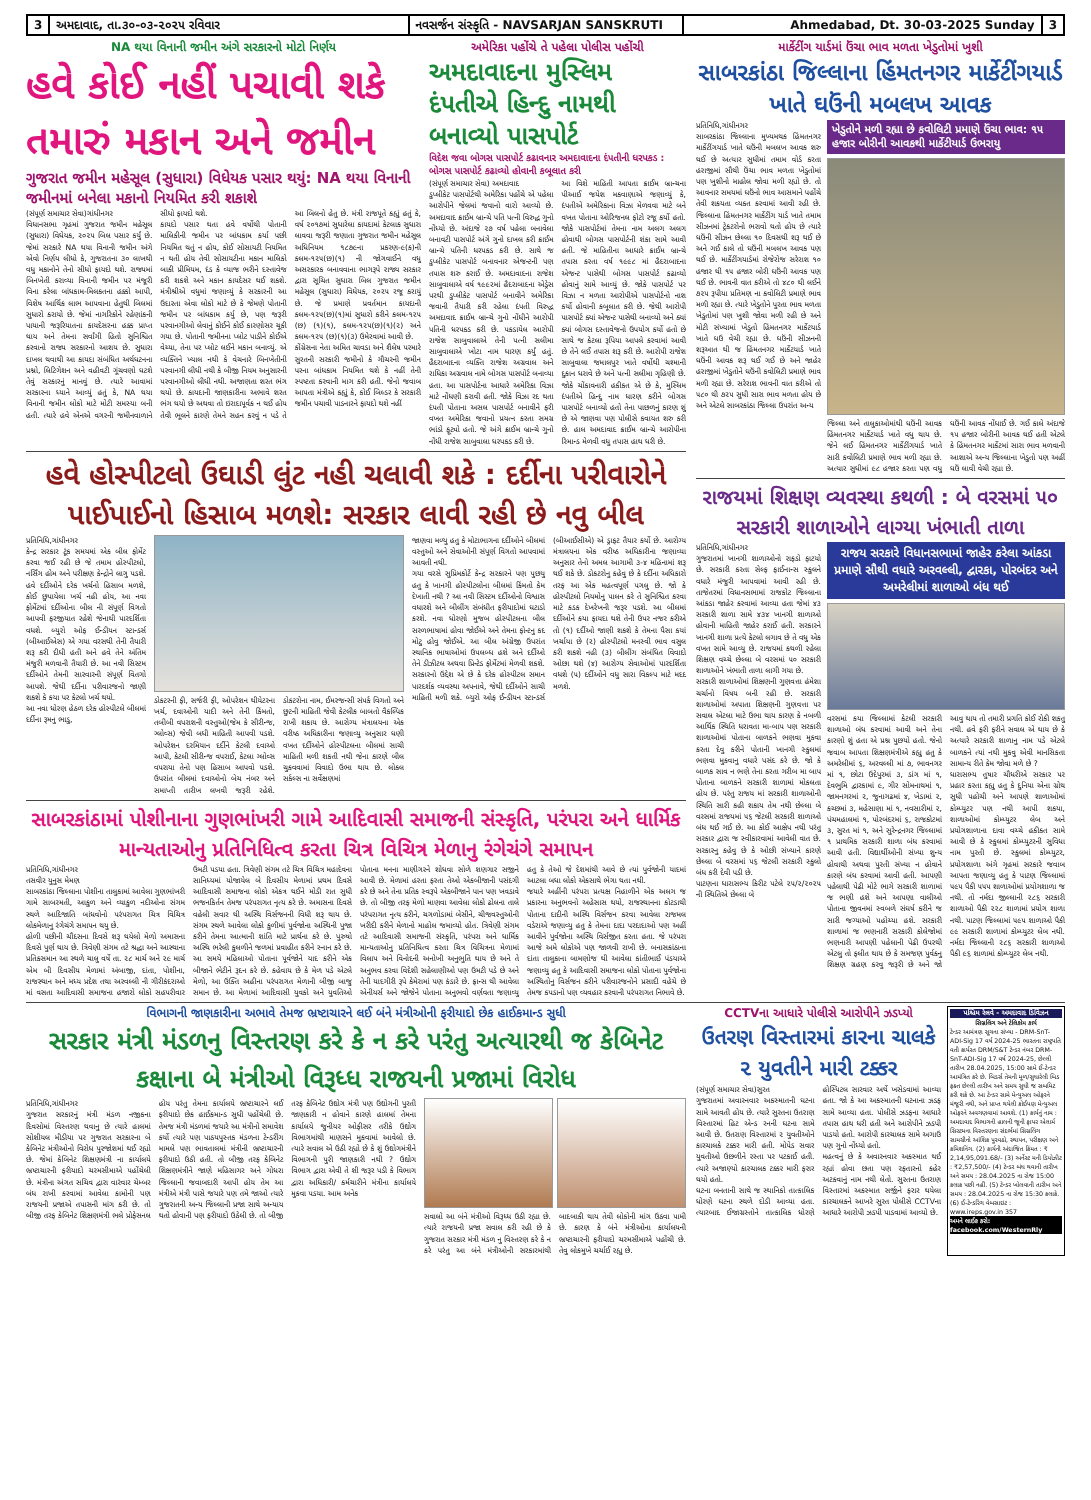3 અમદાવાદ, તા.૩૦-૦૩-૨૦૨૫ રવિવાર
નવસર્જન સંસ્કૃતિ - NAVSARJAN SANSKRUTI
Ahmedabad, Dt. 30-03-2025 Sunday
3
NA થયા વિનાની જમીન અંગે સરકારનો મોટો નિર્ણય
હવે કોઈ નહીં પચાવી શકે તમારું મકાન અને જમીન
ગુજરાત જમીન મહેસૂલ (સુધારા) વિધેયક પસાર થયું: NA થયા વિનાની જમીનમાં બનેલા મકાનો નિયમિત કરી શકાશે
(સંપૂર્ણ સમાચાર સેવા)ગાંધીનગર
વિધાનસભા ગૃહમાં ગુજરાત જમીન મહેસૂલ (સુધારા) વિધેયક, ૨૦૨૫ બિલ પસાર કર્યું છે. જેમાં સરકારે NA થયા વિનાની જમીન અંગે એવો નિર્ણય લીધો કે, ગુજરાતના ૩૦ લાખથી વધુ મકાનોને તેનો સીધો ફાયદો થશે. રાજ્યમાં બિનખેતી કરાવ્યા વિનાની જમીન પર મંજૂરી વિના કરેલા બાંધકામ-મિલકતના હક્કો આપી, વિશેષ આર્થિક લાભ આપવાના હેતુથી બિલમાં સુધારો કરાયો છે. જેમાં નાગરિકોને રહેણાંકની પાયાની જરૂરિયાતના કાયદેસરના હક્ક પ્રાપ્ત થાય અને તેમના સર્વાંગી હિતો સુનિશ્ચિત કરવાનો રાજ્ય સરકારનો આશય છે. સુધારા દાખલ થવાથી આ કાયદા સંબંધિત અર્થઘટનના પ્રશ્નો, લિટિગેશન અને વહીવટી ગૂંચવણો ઘટશે તેવું સરકારનું માનવું છે. ત્યારે આવામાં સરકારના ધ્યાને આવ્યું હતું કે, NA થયા વિનાની જમીન લોકો માટે મોટી સમસ્યા બની હતી. ત્યારે હવે એનએ વગરની જમીનવાળાને સીધો ફાયદો થશે.
કાયદો પસાર થતા હવે વર્ષોથી પોતાની માલિકીની જમીન પર બાંધકામ કર્યા પછી નિયમિત થતું ન હોય, કોઈ સોસાયટી નિયમિત ન થતી હોય તેવી સોસાયટીના મકાન માલિકો બાકી પ્રીમિયમ, દંડ કે વ્યાજ ભરીને દસ્તાવેજ કરી શકશે અને મકાન કાયદેસર થઈ શકશે. મંત્રીશ્રીએ વધુમાં જણાવ્યું કે સરકારની આ ઉદારતા એવા લોકો માટે છે કે જેમણે પોતાની જમીન પર બાંધકામ કર્યુ છે, પણ જરૂરી પરવાનગીઓ લેવાનું કોઈને કોઈ કારણોસર ચૂકી ગયા છે. પોતાની જમીનના પ્લોટ પાડીને કોઈએ વેચ્યા, તેના પર પ્લોટ લઈને મકાન બનાવ્યું. એ વ્યક્તિને ખ્યાલ નથી કે વેચનારે બિનખેતીની પરવાનગી લીધી નથી કે બીજી નિયમ અનુસારની પરવાનગીઓ લીધી નથી. અજાણતા શરત ભંગ થયો છે. કાયદાની જાણકારીના અભાવે શરત ભંગ થયો છે અથવા તો ઇરાદાપૂર્વક ન થઈ હોય તેવી ભૂલને કારણે તેમને સહન કરવું ન પડે તે આ બિલનો હેતુ છે. મંત્રી રાજપૂતે કહ્યું હતું કે, વર્ષ ૨૦૧૭માં સુધારેલા કાયદામાં કેટલાક સુધારા લાવવા જરૂરી જણાતા ગુજરાત જમીન મહેસૂલ અધિનિયમ ૧૮૭૯ના પ્રકરણ-૯(ક)ની કલમ-૧૨૫(છ)(૧) ની જોગવાઈને વધુ અસરકારક બનાવવાના ભાગરૂપે રાજ્ય સરકાર દ્વારા સૂચિત સુધારા બિલ ગુજરાત જમીન મહેસૂલ (સુધારા) વિધેયક, ૨૦૨૫ રજૂ કરાયું છે. જે પ્રમાણે પ્રવર્તમાન કાયદાની કલમ-૧૨૫(છ)(૧)માં સુધારો કરીને કલમ-૧૨૫ (છ) (૧)(૧), કલમ-૧૨૫(છ)(૧)(૨) અને કલમ-૧૨૫ (છ)(૧)(૩) ઉમેરવામાં આવી છે.
કોંગ્રેસના નેતા અમિત ચાવડા અને શૈલેષ પરમારે સુરતની સરકારી જમીનો કે ગૌચરની જમીન પરના બાંધકામ નિયમિત થશે કે નહીં તેની સ્પષ્ટતા કરવાની માગ કરી હતી. જેનો જવાબ આપતા મંત્રીએ કહ્યું કે, કોઈ બિલ્ડર કે સરકારી જમીન પચાવી પાડનારને ફાયદો થશે નહીં
અમેરિકા પહોંચે તે પહેલા પોલીસ પહોંચી
અમદાવાદના મુસ્લિમ દંપતીએ હિન્દુ નામથી બનાવ્યો પાસપોર્ટ
વિદેશ જવા બોગસ પાસપોર્ટ કઢાવનાર અમદાવાદના દંપતીની ધરપકડ : બોગસ પાસપોર્ટ કઢાવ્યો હોવાની કબૂલાત કરી
(સંપૂર્ણ સમાચાર સેવા) અમદાવાદ
ડુપ્લીકેટ પાસપોર્ટથી અમેરિકા પહોંચે એ પહેલા આરોપીને જેલમાં જવાનો વારો આવ્યો છે. અમદાવાદ ક્રાઈમ બ્રાન્ચે પતિ પત્ની વિરુદ્ધ ગુનો નોંધ્યો છે. અંદાજે ૨૭ વર્ષ પહેલા બનાવેલા બનાવટી પાસપોર્ટ અંગે ગુનો દાખલ કરી ક્રાઈમ બ્રાન્ચે પતિની ધરપકડ કરી છે. સાથે જ ડુપ્લીકેટ પાસપોર્ટ બનાવનાર એજન્ટની પણ તપાસ શરુ કરાઈ છે. અમદાવાદના રાજેશ સાબુવાલાએ વર્ષ ૧૯૯૨માં હૈદરાબાદના એડ્રેસ પરથી ડુપ્લીકેટ પાસપોર્ટ બનાવીને અમેરિકા જવાની તૈયારી કરી રહેલા દંપતી વિરુદ્ધ અમદાવાદ ક્રાઈમ બ્રાન્ચે ગુનો નોંધીને આરોપી પતિની ધરપકડ કરી છે. પકડાયેલ આરોપી રાજેશ સાબુવાલાએ તેની પત્ની સલીમા સાબુવાલાએ ખોટા નામ ધારણ કર્યું હતું. હૈદરાબાદના વ્યક્તિ રાજેશ અગ્રવાલ અને રાધિકા અગ્રવાલ નામે બોગસ પાસપોર્ટ બનાવ્યા હતા. આ પાસપોર્ટના આધારે અમેરિકા વિઝા માટે નોંધણી કરાવી હતી. જોકે વિઝા રદ થતા દંપતી પોતાના અસલ પાસપોર્ટ બનાવીને ફરી વખત અમેરિકા જવાનો પ્રયત્ન કરતા સમગ્ર ભાંડો ફૂટ્યો હતો. જે અંગે ક્રાઈમ બ્રાન્ચે ગુનો નોંધી રાજેશ સાબુવાલા ધરપકડ કરી છે.
આ વિશે માહિતી આપતા ક્રાઈમ બ્રાન્ચના પીઆઈ જયેશ મકવાણાએ જણાવ્યું કે, દંપતીએ અમેરિકાના વિઝા મેળવવા માટે બને વખત પોતાના ઓરિજનલ ફોટો રજૂ કર્યો હતો. જોકે પાસપોર્ટમાં તેમના નામ અલગ અલગ હોવાથી બોગસ પાસપોર્ટની શંકા સામે આવી હતી. જે માહિતીના આધારે ક્રાઈમ બ્રાન્ચે તપાસ કરતા વર્ષ ૧૯૯૮ માં હૈદરાબાદના એજન્ટ પાસેથી બોગસ પાસપોર્ટ કઢાવ્યો હોવાનું સામે આવ્યું છે. જોકે પાસપોર્ટ પર વિઝા ન મળતા આરોપીએ પાસપોર્ટનો નાશ કર્યો હોવાની કબૂલાત કરી છે. જેથી આરોપી પાસપોર્ટ ક્યાં એજન્ટ પાસેથી બનાવ્યો અને ક્યાં ક્યાં બોગસ દસ્તાવેજનો ઉપયોગ કર્યો હતો છે સાથે જ કેટલા રૂપિયા આપલે કરવામાં આવી છે તેને લઈ તપાસ શરૂ કરી છે. આરોપી રાજેશ સાબુવાલા જમાલપુર ખાતે વર્ષોથી ચશ્માની દુકાન ધરાવે છે અને પત્ની સલીમા ગૃહિણી છે. જોકે ચોંકાવનારી હકીકત એ છે કે, મુસ્લિમ દંપતીએ હિન્દુ નામ ધારણ કરીને બોગસ પાસપોર્ટ બનાવ્યો હતો તેના પાછળનું કારણ શું છે એ જાણવા પણ પોલીસે કવાયત શરુ કરી છે. હાલ અમદાવાદ ક્રાઈમ બ્રાન્ચે આરોપીના રિમાન્ડ મેળવી વધુ તપાસ હાથ ધરી છે.
હવે હોસ્પીટલો ઉઘાડી લુંટ નહી ચલાવી શકે : દર્દીના પરીવારોને પાઈપાઈનો હિસાબ મળશે: સરકાર લાવી રહી છે નવુ બીલ
પ્રતિનિધિ,ગાંધીનગર
કેન્દ્ર સરકાર ટૂંક સમયમાં એક બીલ ફોર્મેટ કરવા જઈ રહી છે જે તમામ હોસ્પીટલો, નર્સિંગ હોમ અને પરીક્ષણ કેન્દ્રોને લાગુ પડશે. હવે દર્દીઓને દરેક ખર્ચનો હિસાબ મળશે, કોઈ છુપાયેલા ખર્ચ નહી હોય, આ નવા ફોર્મેટમાં દર્દીઓના બીલ ની સંપૂર્ણ વિગતો આપવી ફરજીયાત રહેશે જેનાથી પારદર્શિતા વધશે. બ્યુરો ઓફ ઈન્ડીયન સ્ટાન્ડર્સ (બીઆઈએસ) એ ગયા વરસથી તેની તૈયારી શરૂ કરી દીધી હતી અને હવે તેને અંતિમ મંજુરી મળવાની તૈયારી છે. આ નવી સિસ્ટમ દર્દીઓને તેમની સારવારની સંપૂર્ણ વિતગો આપશે. જેથી દર્દીના પરીવારજનો જાણી શકશે કે કયા પર કેટલો ખર્ચ થયો.
આ નવા ધોરણ હેઠળ દરેક હોસ્પીટલે બીલમાં દર્દીના રૂમનુ ભાડુ,
ડોકટરની ફી, સર્જરી ફી, ઓપરેશન થીયેટરના ખર્ચ, દવાઓની યાદી અને તેની કિંમતો, તબીબી વપરાશની વસ્તુઓ(જેમ કે સીરીન્જ, ગ્લોવ્સ) જેવી બધી માહિતી આપવી પડશે. ઓપરેશન દરમિયાન દર્દીને કેટલી દવાઓ આપી, કેટલી સીરીન્જ વપરાઈ, કેટલા ગ્લોવ્સ વપરાયા તેનો પણ હિસાબ આપવો પડશે. ઉપરાંત બીલમાં દવાઓનો બેચ નંબર અને સમાપ્તી તારીખ લખવી જરૂરી રહેશે. ડોકટરોના નામ, ઈમરજન્સી સંપર્ક વિગતો અને છુટની માહિતી જેવી કેટલીક બાબતો વૈકલ્પિક રાખી શકાય છે. આરોગ્ય મંત્રાલયના એક વરીષ્ઠ અધિકારીના જણાવ્યુ અનુસાર ઘણી વખત દર્દીઓને હોસ્પીટલના બીલમાં સાચી માહિતી મળી શકતી નથી જેના કારણે બીલ ચુકવવામાં વિવાદો ઉભા થાય છે. લોકલ સર્કલ્સ ના સર્વેક્ષણમાં
જાણવા મળ્યુ હતુ કે મોટાભાગના દર્દીઓને બીલમાં વસ્તુઓ અને સેવાઓની સંપૂર્ણ વિગતો આપવામાં આવતી નથી.
ગયા વરસે સુપ્રિમકોર્ટે કેન્દ્ર સરકારને પણ પુછયુ હતુ કે ખાનગી હોસ્પીટલોના બીલમાં કિંમતો કેમ દેખાતી નથી ? આ નવી સિસ્ટમ દર્દીઓનો વિશ્વાસ વધારશે અને બીલીંગ સંબંધીત ફરીયાદોમાં ઘટાડો કરશે. નવા ધોરણો મુજબ હોસ્પીટલના બીલ સરળભાષામાં હોવા જોઈએ અને તેમના ફોન્ટનુ કદ મોટુ હોવુ જોઈએ. આ બીલ અંગ્રેજી ઉપરાંત સ્થાનિક ભાષાઓમાં ઉપલબ્ધ હશે અને દર્દીઓ તેને ડીઝીટલ અથવા પ્રિન્ટેડ ફોર્મેટમાં મેળવી શકશે. સરકારનો ઉદ્દેશ એ છે કે દરેક હોસ્પીટલ સમાન પારદર્શક વ્યવસ્થા અપનાવે, જેથી દર્દીઓને સાચી માહિતી મળી શકે. બ્યુરો ઓફ ઈન્ડીયન સ્ટાન્ડર્સ (બીઆઈસીએ) એ ડ્રાફટ તૈયાર કર્યો છે. આરોગ્ય મંત્રાલયના એક વરીષ્ઠ અધિકારીના જણાવ્યા અનુસાર તેનો અમલ આગામી ૩-૪ મહિનામાં શરૂ થઈ શકે છે. ડોકટરોનુ કહેવુ છે કે દર્દીના અધિકારો તરફ આ એક મહત્વપૂર્ણ પગલુ છે. જો કે હોસ્પીટલો નિયમોનુ પાલન કરે તે સુનિશ્ચિત કરવા માટે કડક દેખરેખની જરૂર પડશે. આ બીલમાં દર્દીઓને કયા ફાયદા થશે તેની ઉપર નજર કરીએ તો (૧) દર્દીઓ જાણી શકશે કે તેમના પૈસા કયાં ખર્ચાયા છે (૨) હોસ્પીટલો મનસ્વી ભાવ વસુલ કરી શકશે નહી (૩) બીલીંગ સંબંધિત વિવાદો ઓછા થશે (૪) આરોગ્ય સેવાઓમાં પારદર્શિતા વધશે (૫) દર્દીઓને વધુ સારા વિકલ્પ માટે મદદ મળશે.
સાબરકાંઠામાં પોશીનાના ગુણભાંખરી ગામે આદિવાસી સમાજની સંસ્કૃતિ, પરંપરા અને ધાર્મિક માન્યતાઓનુ પ્રતિનિધિત્વ કરતા ચિત્ર વિચિત્ર મેળાનુ રંગેચંગે સમાપન
પ્રતિનિધિ,ગાંધીનગર
તસવીર યુનુસ મેમણ
સાબરકાંઠા જિલ્લાના પોશીના તાલુકામાં આવેલા ગુણભાંખરી ગામે સાબરમતી, આકુળ અને વ્યાકુળ નદીઓના સંગમ સ્થળે આદિજાતિ બાંધવોનો પરંપરાગત ચિત્ર વિચિત્ર લોકમેળાનુ રંગેચંગે સમાપન થયુ છે.
હોળી પછીની ચૌદસના દિવસે શરૂ થયેલો મેળો અમાસના દિવસે પુર્ણ થાય છે. ત્રિવેણી સંગમ તટે શ્રદ્ધા અને આસ્થાના પ્રતિકસમાન આ સ્થળે ચાલુ વર્ષે તા. ૨૮ માર્ચ અને ૨૯ માર્ચ એમ બી દિવસીય મેળામાં અંબાજી, દાંતા, પોશીના, રાજસ્થાન અને મધ્ય પ્રદેશ તથા અરવલ્લી ની ગીરીકંદરાઓ માં વસતા આદિવાસી સમાજના હજારો લોકો સહપરીવાર ઉમટી પડયા હતા. ત્રિવેણી સંગમ તટે ચિત્ર વિચિત્ર મહાદેવના સાનિધ્યમાં યોજાયેલ બે દિવસીય મેળામાં પ્રથમ દિવસે આદિવાસી સમાજના લોકો એકત્ર થઈને મોડી રાત સુધી ભજનકિર્તન તેમજ પરંપરાગત નૃત્ય કરે છે. અમાસના દિવસે વહેલી સવાર થી અસ્થિ વિર્સજનની વિધી શરૂ થાય છે. સંગમ સ્થળે આવેલા લોકો કુળીમાં પુર્વજોના અસ્થિની પુજા કરીને તેમના આત્માની શાંતિ માટે પ્રાર્થના કરે છે. પુરુષો અસ્થિ ભરેલી કુલળીને જળમાં પ્રવાહીત કરીને સ્નાન કરે છે. આ સમયે મહિલાઓ પોતાના પૂર્વજોને યાદ કરીને એક બીજાને ભેટીને રૂદન કરે છે. કહેવાય છે કે મેળ પડે એટલે મેળો, આ ઉક્તિ અહીના પરંપરાગત મેળાની બીજી બાજુ સમાન છે. આ મેળામાં આદિવાસી યુવકો અને યુવતિઓ પોતાના મનના માણીગરને શોધવા સોળે શણગાર સજીને આવી છે. મેળામાં હરતા ફરતા તેઓ એકબીજાની પસંદગી કરે છે અને તેના પ્રતિક સ્વરૂપે એકબીજાને પાન પણ ખવડાવે છે. તો બીજી તરફ મેળો માણવા આવેલા લોકો ઢોલના તાલે પરંપરાગત નૃત્ય કરીને, ચગળોડામાં બેસીને, ચીજવસ્તુઓની ખરીદી કરીને મેળાનો માહોલ જમાવ્યો હોત. ત્રિવેણી સંગમ તટે આદિવાસી સમાજની સંસ્કૃતિ, પરંપરા અને ધાર્મિક માન્યતાઓનુ પ્રતિનિધિત્વ કરતા ચિત્ર વિચિત્રના મેળામાં વિલાપ અને વિનોદની અનોખી અનુભુતિ થાય છે અને તે અનુભવ કરવા વિદેશી સહેલાણીઓ પણ ઉમટી પડે છે અને તેની યાદગીરી રૂપે કેમેરામાં પણ કંડારે છે. ફ્રાન્સ થી આવેલા એનીયર્સ અને જોજેને પોતાના અનુભવો વર્ણવતા જણાવ્યુ હતુ કે તેઓ જે દેશમાંથી આવે છે ત્યાં પુર્વજોની યાદમાં આટલા બધા લોકો એકસાથે ભેગા થતા નથી.
જયારે અહીંની પરંપરા પ્રત્યક્ષ નિહાળીને એક અલગ જ પ્રકારના અનુભવનો અહેસાસ થયો, રાજસ્થાનના કોટડાથી પોતાના દાદીની અસ્થિ વિર્સજન કરવા આવેલા રાજમલ વડેરાએ જણાવ્યુ હતુ કે તેમના દાદા પરદાદાઓ પણ અહીં આવીને પુર્વજોના અસ્થિ વિર્સજીત કરતા હતા. જે પરંપરા આજે અમે લોકોએ પણ જાળવી રાખી છે. બનાસકાંઠાના દાંતા તાલુકાના બામણોજ થી આવેલા કાંતીભાઈ પંડયાએ જણાવ્યુ હતુ કે આદિવાસી સમાજના લોકો પોતાના પુર્વજોના અસ્થિતોનુ વિર્સજન કરીને પરીવારજનોને પ્રસાદી વહેચે છે તેમજ કપડાનો પણ વ્યવહાર કરવાની પરંપરાગત નિભાવે છે.
માર્કેટીંગ યાર્ડમાં ઉંચા ભાવ મળતા ખેડુતોમાં ખુશી
સાબરકાંઠા જિલ્લાના હિંમતનગર માર્કેટીંગયાર્ડ ખાતે ઘઉંની મબલખ આવક
પ્રતિનિધિ,ગાંધીનગર
સાબરકાંઠા જિલ્લાના મુખ્યમથક હિંમતનગર માર્કેટીંગયાર્ડ ખાતે ઘઉંની મબલખ આવક શરુ થઈ છે અત્યાર સુધીમાં તમામ વોર્ડ કરતા હરાજીમાં સૌથી ઉંચા ભાવ મળતા ખેડુતોમાં પણ ખુશીનો માહોલ જોવા મળી રહ્યો છે. તો આવનાર સમયમાં ઘઉંનો ભાવ આસમાને પહોંચે તેવી શકયતા વ્યકત કરવામાં આવી રહી છે. જિલ્લાના હિંમતનગર માર્કેટીંગ યાર્ડ ખાતે તમામ સીઝનમાં ટ્રેકટરોનો ભરાવો થતો હોય છે ત્યારે ઘઉંની સીઝન છેલ્લા ૧૦ દિવસથી શરૂ થઈ છે અને ગઈ કાલે તો ઘઉંની મબલખ આવક પણ થઈ છે. માર્કેટીંગયાર્ડમાં રોજેરોજ સરેરાશ ૧૦ હજાર થી ૧૫ હજાર બોરી ઘઉંની આવક પણ થઈ છે. ભાવની વાત કરીએ તો ૪૮૦ થી લઈને ૭૨૫ રૂપીયા પ્રતિમણ ના કવોલિટી પ્રમાણે ભાવ મળી રહ્યા છે. ત્યારે ખેડુતોને પુરતા ભાવ મળતા ખેડુતોમાં પણ ખુશી જોવા મળી રહી છે અને મોટી સંખ્યામાં ખેડુતો હિંમતનગર માર્કેટયાર્ડ ખાતે ઘઉ વેચી રહ્યા છે. ઘઉંની સીઝનની શરૂઆત થી જ હિંમતનગર માર્કેટયાર્ડ ખાતે ઘઉંની આવક શરૂ થઈ ગઈ છે અને જાહેર હરાજીમાં ખેડુતોને ઘઉંની કવોલિટી પ્રમાણે ભાવ મળી રહ્યા છે. સરેરાશ ભાવની વાત કરીએ તો ૫૮૦ થી ૭૨૫ સુધી સારા ભાવ મળતા હોય છે અને એટલે સાબરકાંઠા જિલ્લા ઉપરાંત અન્ય
ખેડુતોને મળી રહ્યા છે કવોલિટી પ્રમાણે ઉંચા ભાવ: ૧૫ હજાર બોરીની આવકથી માર્કેટીયાર્ડ ઉભરાયુ
જિલ્લા અને તાલુકાઓમાંથી ઘઉંની આવક હિંમતનગર માર્કેટયાર્ડ ખાતે વધુ થાય છે. જેને લઈ હિંમતનગર માર્કેટીંગયાર્ડ ખાતે સારી કવોલિટી પ્રમાણે ભાવ મળી રહ્યા છે. અત્યાર સુધીમાં ૯૮ હજાર કરતા પણ વધુ ઘઉંની આવક નોંધાઈ છે. ગઈ કાલે અંદાજે ૧૫ હજાર બોરીની આવક થઈ હતી એટલે કે હિંમતનગર માર્કેટમાં સારા ભાવ મળવાની આશાએ અન્ય જિલ્લાના ખેડુતો પણ અહીં ઘઉં લાવી વેચી રહ્યા છે.
રાજયમાં શિક્ષણ વ્યવસ્થા કથળી : બે વરસમાં ૫૦ સરકારી શાળાઓને લાગ્યા ખંભાતી તાળા
પ્રતિનિધિ,ગાંધીનગર
ગુજરાતમાં ખાનગી શાળાઓનો રાફડો ફાટયો છે. સરકારી કરતા સેલ્ફ ફાઈનાન્સ સ્કુલને વધારે મંજુરી આપવામાં આવી રહી છે. તાજેતરમાં વિધાનસભામાં રાજકોટ જિલ્લાના આંકડા જાહેર કરવામાં આવ્યા હતા જેમાં ૪૩ સરકારી શાળા સામે ૪૩૪ ખાનગી શાળાઓ હોવાની માહિતી જાહેર કરાઈ હતી. સરકારને ખાનગી શાળા પ્રત્યે કેટલો લગાવ છે તે વધુ એક વખત સામે આવ્યુ છે. રાજયમાં કથળી રહેલા શિક્ષણ વચ્ચે છેલ્લા બે વરસમાં ૫૦ સરકારી શાળાઓને ખંભાતી તાળા લાગી ગયા છે.
સરકારી શાળાઓમાં શિક્ષણની ગુણવત્તા હંમેશા ચર્ચાનો વિષય બની રહી છે. સરકારી શાળાઓમાં અપાતા શિક્ષણની ગુણવત્તા પર સવાલ એટલા માટે ઉભા થાય કારણ કે નબળી આર્થિક સ્થિતિ ધરાવતા મા-બાપ પણ સરકારી શાળાઓમાં પોતાના બાળકને ભણવા મુકવા કરતા દેવુ કરીને પોતાની ખાનગી સ્કુલમાં ભણવા મુકવાનુ વધારે પસંદ કરે છે. જો કે બાળક સાવ ન ભણે તેના કરતા ગરીબ મા બાપ પોતાના બાળકને સરકારી શાળામાં મોકલતા હોય છે. પરંતુ રાજય માં સરકારી શાળાઓની સ્થિતિ સારી કહી શકાય તેમ નથી છેલ્લા બે વરસમાં રાજયમાં ૫૬ જેટલી સરકારી શાળાઓ બંધ થઈ ગઈ છે. આ કોઈ આક્ષેપ નથી પરંતુ સરકાર દ્વારા જ સ્વીકારવામાં આવેલી વાત છે. સરકારનુ કહેવુ છે કે ઓછી સંખ્યાને કારણે છેલ્લા બે વરસમાં ૫૬ જેટલી સરકારી સ્કુલો બંધ કરી દેવી પડી છે.
પાટણના ધારાસભ્ય કિરીટ પટેલે ૨૫/૨/૨૦૨૫ ની સ્થિતિએ છેલ્લા બે
રાજય સરકારે વિધાનસભામાં જાહેર કરેલા આંકડા પ્રમાણે સૌથી વધારે અરવલ્લી, દ્વારકા, પોરબંદર અને અમરેલીમાં શાળાઓ બંધ થઈ
વરસમાં કયા જિલ્લામાં કેટલી સરકારી શાળાઓ બંધ કરવામાં આવી અને તેના કારણો શું હતા એ પ્રશ્ન પુછયો હતો. જેનો જવાબ આપતા શિક્ષણમંત્રીએ કહ્યુ હતુ કે અમરેલીમાં ૬, અરવલ્લી માં ૭, ભાવનગર માં ૧, છોટા ઉદેપુરમાં ૩, ડાંગ માં ૧, દેવભુમિ દ્વારકામાં ૯, ગીર સોમનાથમાં ૧, જામનગરમાં ૨, જુનાગઢમાં ૪, ખેડામાં ૨, કચ્છમાં ૩, મહેસાણા માં ૧, નવસારીમાં ૨, પંચમહાલમાં ૧, પોરબંદરમાં ૬, રાજકોટમાં ૩, સુરત માં ૧, અને સુરેન્દ્રનગર જિલ્લામાં ૧ પ્રાથમિક સરકારી શાળા બંધ કરવામાં આવી હતી. વિદ્યાર્થીઓની સંખ્યા શુન્ય હોવાથી અથવા પુરતી સંખ્યા ન હોવાને કારણે બંધ કરવામાં આવી હતી. આપણી પહેલાથી પેઢી મોટે ભાગે સરકારી શાળામાં જ ભણી હશે અને આપણા વાલીઓ પોતાના જીવનમાં સ્વબળે સંઘર્ષ કરીને જ સારી જગ્યાઓ પહોચ્યા હશે. સરકારી શાળામાં જ ભણનારી સરકારી કોલેજોમાં ભણનારી આપણી પહેલાની પેઢી ઉપરથી એટલુ તો ફલીત થાય છે કે સમજણ પુર્વકનુ શિક્ષણ ગ્રહણ કરવુ જરૂરી છે અને જો આવુ થાય તો તમારી પ્રગતિ કોઈ રોકી શકતુ નથી. હવે ફરી ફરીને સવાલ એ થાય છે કે અત્યારે સરકારી શાળાનુ નામ પડે એટલે બાળકને ત્યાં નથી મુકવુ એવી માનસિકતા સામાન્ય રીતે કેમ જોવા મળે છે ?
ધારાસભ્ય તુષાર ચૌધરીએ સરકાર પર પ્રહાર કરતા કહ્યુ હતુ કે દુનિયા એના ગ્રોથ સુધી પહોચી અને આપણે શાળાઓમાં કોમ્પ્યુટર પણ નથી આપી શકયા, શાળાઓમાં કોમ્પ્યુટર લેબ અને પ્રયોગશાળાના દાવા વચ્ચે હકીકત સામે આવી છે કે સ્કુલમાં કોમ્પ્યુટરની સુવિધા નામ પુરતી છે. સ્કુલમાં કોમ્પ્યુટર, પ્રયોગશાળા અંગે ગૃહમાં સરકારે જવાબ આપતા જણાવ્યુ હતુ કે પાટણ જિલ્લામાં ૫૯૫ પૈકી ૫૫૫ શાળાઓમાં પ્રયોગશાળા જ નથી. તો નર્મદા જીલ્લાની ૨૮૬ સરકારી શાળાઓ પૈકી ૨૨૮ શાળામાં પ્રયોગ શાળા નથી. પાટણ જિલ્લામાં ૫૯૫ શાળાઓ પૈકી ૯૯ સરકારી શાળામાં કોમ્પ્યુટર લેબ નથી. નર્મદા જિલ્લાની ૨૮૬ સરકારી શાળાઓ પૈકી ૯૬ શાળામાં કોમ્પ્યુટર લેબ નથી.
વિભાગની જાણકારીના અભાવે તેમજ ભ્રષ્ટાચારને લઈ બંને મંત્રીઓની ફરીયાદો છેક હાઈકમાન્ડ સુધી
સરકાર મંત્રી મંડળનુ વિસ્તરણ કરે કે ન કરે પરંતુ અત્યારથી જ કેબિનેટ કક્ષાના બે મંત્રીઓ વિરૂધ્ધ રાજયની પ્રજામાં વિરોધ
પ્રતિનિધિ,ગાંધીનગર
ગુજરાત સરકારનું મંત્રી મંડળ નજીકના દિવસોમાં વિસ્તરણ થવાનુ છે ત્યારે હાલમાં સોશીયલ મીડીયા પર ગુજરાત સરકારના બે કેબિનેટ મંત્રીઓનો વિરોધ પુરજોશમાં થઈ રહ્યો છે. જેમાં કેબિનેટ શિક્ષણમંત્રી ના કાર્યાલયે ભ્રષ્ટાચારની ફરીયાદો ચરમસીમાએ પહોંચેલી છે. મંત્રીના અંગત સચિવ દ્વારા વારંવાર ચેમ્બર બંધ રાખી કરવામાં આવેલા કામોની પણ રાજયની પ્રજાએ તપાસની માંગ કરી છે. તો બીજી તરફ કેબિનેટ શિક્ષણમંત્રી ભલે પ્રોફેસનલ હોય પરંતુ તેમના કાર્યાલયે ભ્રષ્ટાચારને લઈ ફરીયાદો છેક હાઈકમાન્ડ સુધી પહોંચેલી છે. તેમજ મંત્રી મંડળમાં જયારે આ મંત્રીનો સમાવેશ કર્યો ત્યારે પણ પાઠયપુસ્તક મંડળના ટેન્ડરીંગ મામલે પણ ભાવતાલમાં મંત્રીની ભ્રષ્ટાચારની ફરીયાદો ઉઠી હતી. તો બીજી તરફ કેબિનેટ શિક્ષણમંત્રીને જાણે મહિસાગર અને ગોધરા જિલ્લાની જવાબદારી આપી હોય તેમ આ મંત્રીએ મંત્રી પાસે જયારે પણ તમે જાઓ ત્યારે ગુજરાતની અન્ય જિલ્લાની પ્રજા સાથે અન્યાય થતો હોવાની પણ ફરીયાદો ઉઠેલી છે. તો બીજી તરફ કેબિનેટ ઉદ્યોગ મંત્રી પણ ઉદ્યોગની પુરતી જાણકારી ન હોવાને કારણે હાલમાં તેમના કાર્યાલયે જુનીયર ઓફીસર તરીકે ઉદ્યોગ વિભાગમાંથી માણસને મુકવામાં આવેલો છે. ત્યારે સવાલ એ ઉઠી રહ્યો છે કે શું ઉદ્યોગમંત્રીને વિભાગની પુરી જાણકારી નથી ? ઉદ્યોગ વિભાગ દ્વારા એવી તે શી જરૂર પડી કે વિભાગ દ્વારા અધિકારી/ કર્મચારીને મંત્રીના કાર્યાલયે મુકવા પડયા. આમ અનેક
સવાલો આ બંને મંત્રીઓ વિરૂધ્ધ ઉઠી રહ્યા છે. ત્યારે રાજયની પ્રજા સવાલ કરી રહી છે કે ગુજરાત સરકાર મંત્રી મંડળ નુ વિસ્તરણ કરે કે ન કરે પરંતુ આ બંને મંત્રીઓની સરકારમાંથી બાદબાકી થાય તેવી લોકોની માંગ ઉઠવા પામી છે. કારણ કે બંને મંત્રીઓના કાર્યાલયની ભ્રષ્ટાચારની ફરીયાદો ચરમસીમાએ પહોંચી છે. તેવુ લોકમુખે ચર્ચાઈ રહ્યુ છે.
CCTVના આધારે પોલીસે આરોપીને ઝડપ્યો
ઉતરણ વિસ્તારમાં કારના ચાલકે ૨ યુવતીને મારી ટક્કર
(સંપૂર્ણ સમાચાર સેવા)સુરત
ગુજરાતમાં અવારનવાર અકસ્માતની ઘટના સામે આવતી હોય છે. ત્યારે સુરતના ઉતરાણ વિસ્તારમાં હિટ એન્ડ રનની ઘટના સામે આવી છે. ઉતરાણ વિસ્તારમાં ૨ યુવતીઓને કારચાલકે ટક્કર મારી હતી. મોપેડ સવાર યુવતીઓ ઉછળીને રસ્તા પર પટકાઈ હતી. ત્યારે અજાણ્યો કારચાલક ટક્કર મારી ફરાર થયો હતો.
ઘટના બનતાની સાથે જ સ્થાનિકો તાત્કાલિક ધોરણે ઘટના સ્થળે દોડી આવ્યા હતા. ત્યારબાદ ઈજાગ્રસ્તોને તાત્કાલિક ધોરણે હોસ્પિટલ સારવાર અર્થે ખસેડવામાં આવ્યા હતા. જો કે આ અકસ્માતની ઘટનાના ઝડફ સામે આવ્યા હતા. પોલીસે ઝડફના આધારે તપાસ હાથ ધરી હતી અને આરોપીને ઝડપી પાડયો હતો. આરોપી કારચાલક સામે અગાઉ પણ ગુનો નોંધ્યો હતો.
મહત્વનું છે કે અવારનવાર અકસ્માત થઈ રહ્યાં હોવા છતા પણ રફતારનો કહેર અટકવાનું નામ નથી લેતો. સુરતના ઉતરાણ વિસ્તારમાં અકસ્માત સર્જીને ફરાર થયેલા કારચાલકને આખરે સુરત પોલીસે CCTVના આધારે આરોપી ઝડપી પાડવામાં આવ્યો છે.
પશ્ચિમ રેલવે - અમદાવાદ ડિવિઝન
સિગ્નલિંગ અને ટેલિકોમ કાર્ય
ટેન્ડર આમંત્રણ સૂચના સંખ્યા - DRM-SnT-ADI-Sig 17 વર્ષ 2024-25 ભારતના રાષ્ટ્રપતિ વતી કાર્યરત DRM/S&T ટેન્ડર નંબર DRM-SnT-ADI-Sig 17 વર્ષ 2024-25, છેલ્લી તારીખ 28.04.2025, 15:00 સામે ઈ-ટેન્ડર આમંત્રિત કરે છે. બિડર્સ તેમની મૂળ/સુધારેલી બિડ ફક્ત છેલ્લી તારીખ અને સમય સુધી જ સબમિટ કરી શકે છે. આ ટેન્ડર સામે મેન્યુઅલ ઓફરને મંજૂરી નથી, અને પ્રાપ્ત થયેલી કોઈપણ મેન્યુઅલ ઓફરને અવગણવામાં આવશે. (1) કાર્યનું નામ : અમદાવાદ વિભાગની હાલની જૂની ફાયર એલાર્મ સિસ્ટમના વિસ્તરણના સંદર્ભમાં સિગ્નલિંગ સામગ્રીનો આંશિક પુરવઠો, સ્થાપન, પરીક્ષણ અને કમિશનિંગ. (2) કાર્યની અંદાજિત કિંમત : ₹ 2,14,95,091.68/- (3) અર્નેસ્ટ મની ડિપોઝીટ : ₹2,57,500/- (4) ટેન્ડર બંધ થવાની તારીખ અને સમય : 28.04.2025 ના રોજ 15:00 કલાક પછી નહીં. (5) ટેન્ડર ખોલવાની તારીખ અને સમય : 28.04.2025 ના રોજ 15:30 કલાકે. (6) ઈ-ટેન્ડરિંગ વેબસાઇટ : www.ireps.gov.in 357
અમને લાઈક કરો: facebook.com/WesternRly